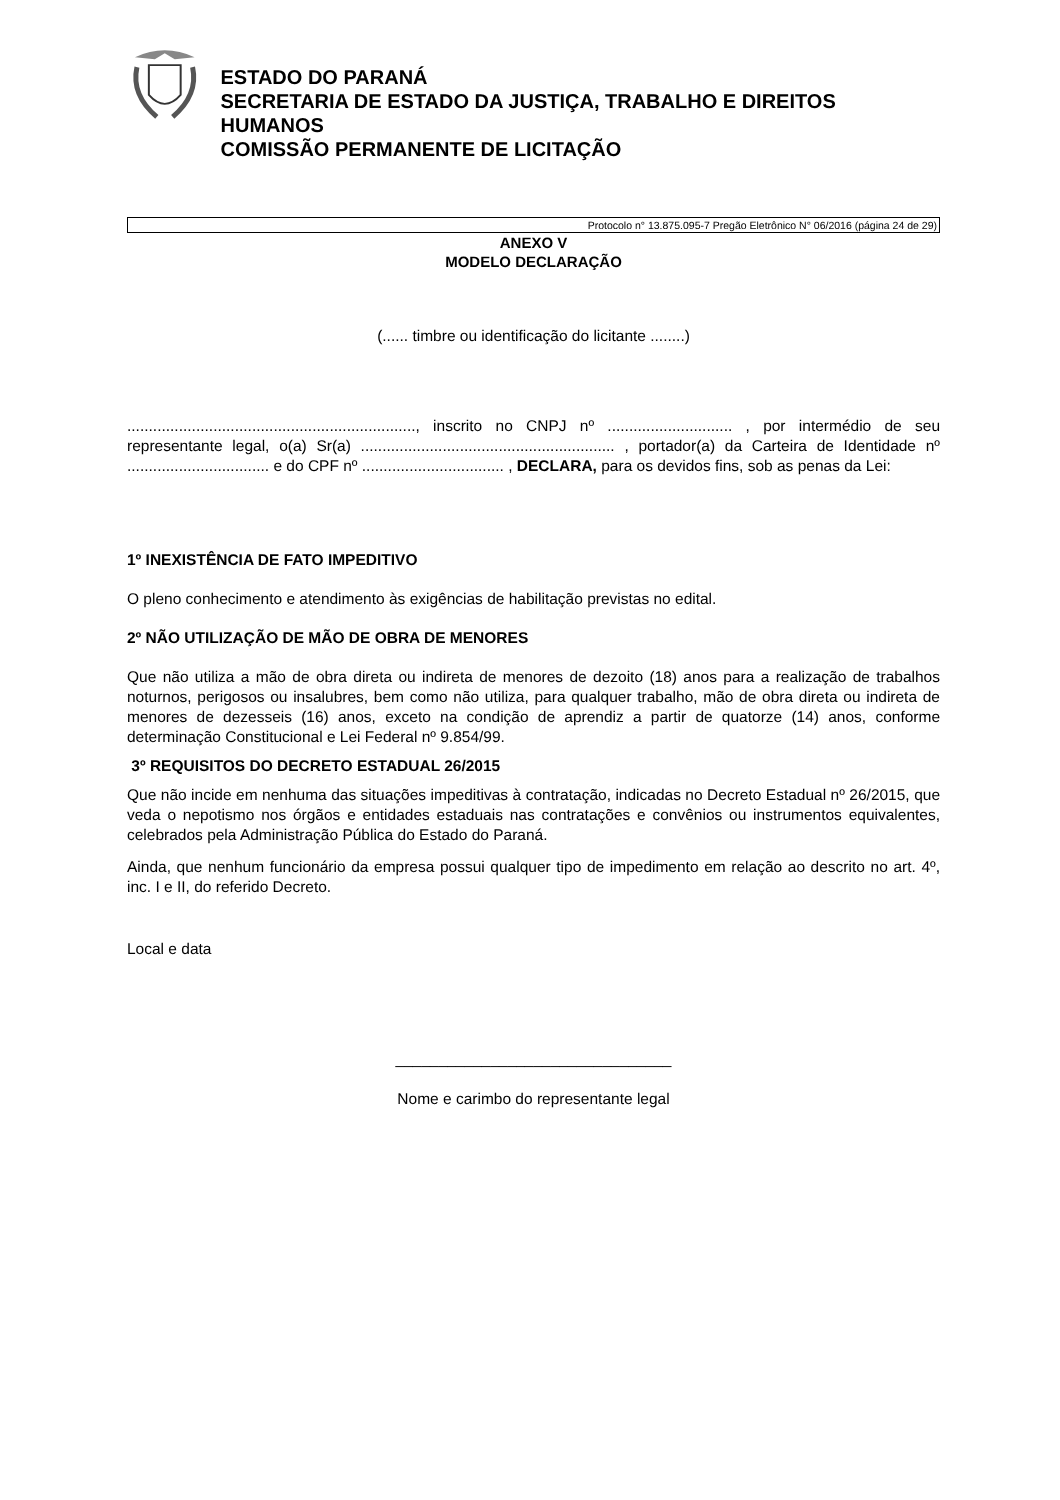ESTADO DO PARANÁ
SECRETARIA DE ESTADO DA JUSTIÇA, TRABALHO E DIREITOS HUMANOS
COMISSÃO PERMANENTE DE LICITAÇÃO
Protocolo n° 13.875.095-7 Pregão Eletrônico N° 06/2016 (página 24 de 29)
ANEXO V
MODELO DECLARAÇÃO
(...... timbre ou identificação do licitante ........)
..................................................................., inscrito no CNPJ nº ............................. , por intermédio de seu representante legal, o(a) Sr(a) ........................................................... , portador(a) da Carteira de Identidade nº ................................. e do CPF nº ................................. , DECLARA, para os devidos fins, sob as penas da Lei:
1º INEXISTÊNCIA DE FATO IMPEDITIVO
O pleno conhecimento e atendimento às exigências de habilitação previstas no edital.
2º NÃO UTILIZAÇÃO DE MÃO DE OBRA DE MENORES
Que não utiliza a mão de obra direta ou indireta de menores de dezoito (18) anos para a realização de trabalhos noturnos, perigosos ou insalubres, bem como não utiliza, para qualquer trabalho, mão de obra direta ou indireta de menores de dezesseis (16) anos, exceto na condição de aprendiz a partir de quatorze (14) anos, conforme determinação Constitucional e Lei Federal nº 9.854/99.
3º REQUISITOS DO DECRETO ESTADUAL 26/2015
Que não incide em nenhuma das situações impeditivas à contratação, indicadas no Decreto Estadual nº 26/2015, que veda o nepotismo nos órgãos e entidades estaduais nas contratações e convênios ou instrumentos equivalentes, celebrados pela Administração Pública do Estado do Paraná.
Ainda, que nenhum funcionário da empresa possui qualquer tipo de impedimento em relação ao descrito no art. 4º, inc. I e II, do referido Decreto.
Local e data
________________________________
Nome e carimbo do representante legal